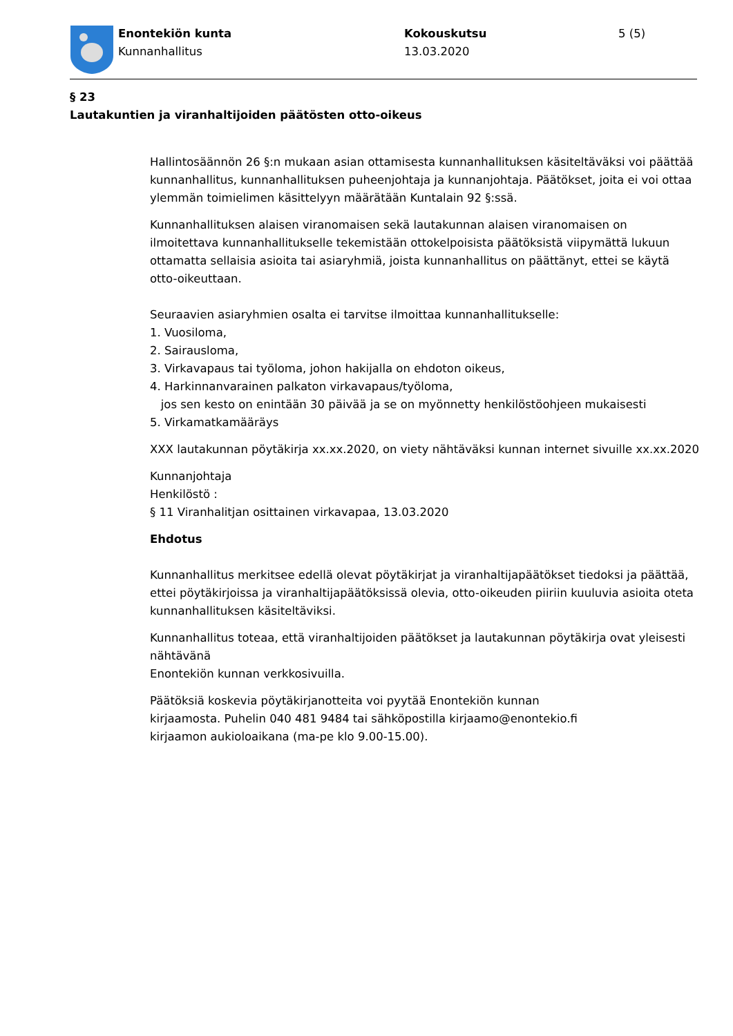Enontekiön kunta
Kunnanhallitus
Kokouskutsu
13.03.2020
5 (5)
§ 23
Lautakuntien ja viranhaltijoiden päätösten otto-oikeus
Hallintosäännön 26 §:n mukaan asian ottamisesta kunnanhallituksen käsiteltäväksi voi päättää kunnanhallitus, kunnanhallituksen puheenjohtaja ja kunnanjohtaja. Päätökset, joita ei voi ottaa ylemmän toimielimen käsittelyyn määrätään Kuntalain 92 §:ssä.
Kunnanhallituksen alaisen viranomaisen sekä lautakunnan alaisen viranomaisen on ilmoitettava kunnanhallitukselle tekemistään ottokelpoisista päätöksistä viipymättä lukuun ottamatta sellaisia asioita tai asiaryhmiä, joista kunnanhallitus on päättänyt, ettei se käytä otto-oikeuttaan.
Seuraavien asiaryhmien osalta ei tarvitse ilmoittaa kunnanhallitukselle:
1. Vuosiloma,
2. Sairausloma,
3. Virkavapaus tai työloma, johon hakijalla on ehdoton oikeus,
4. Harkinnanvarainen palkaton virkavapaus/työloma,
jos sen kesto on enintään 30 päivää ja se on myönnetty henkilöstöohjeen mukaisesti
5. Virkamatkamääräys
XXX lautakunnan pöytäkirja xx.xx.2020, on viety nähtäväksi kunnan internet sivuille xx.xx.2020
Kunnanjohtaja
Henkilöstö :
§ 11 Viranhalitjan osittainen virkavapaa, 13.03.2020
Ehdotus
Kunnanhallitus merkitsee edellä olevat pöytäkirjat ja viranhaltijapäätökset tiedoksi ja päättää, ettei pöytäkirjoissa ja viranhaltijapäätöksissä olevia, otto-oikeuden piiriin kuuluvia asioita oteta kunnanhallituksen käsiteltäviksi.
Kunnanhallitus toteaa, että viranhaltijoiden päätökset ja lautakunnan pöytäkirja ovat yleisesti nähtävänä
Enontekiön kunnan verkkosivuilla.
Päätöksiä koskevia pöytäkirjanotteita voi pyytää Enontekiön kunnan
kirjaamosta. Puhelin 040 481 9484 tai sähköpostilla kirjaamo@enontekio.fi
kirjaamon aukioloaikana (ma-pe klo 9.00-15.00).